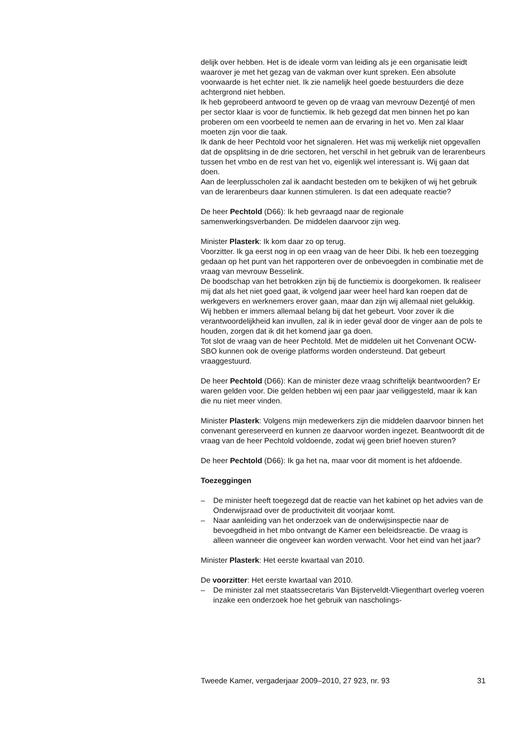delijk over hebben. Het is de ideale vorm van leiding als je een organisatie leidt waarover je met het gezag van de vakman over kunt spreken. Een absolute voorwaarde is het echter niet. Ik zie namelijk heel goede bestuurders die deze achtergrond niet hebben.
Ik heb geprobeerd antwoord te geven op de vraag van mevrouw Dezentjé of men per sector klaar is voor de functiemix. Ik heb gezegd dat men binnen het po kan proberen om een voorbeeld te nemen aan de ervaring in het vo. Men zal klaar moeten zijn voor die taak.
Ik dank de heer Pechtold voor het signaleren. Het was mij werkelijk niet opgevallen dat de opsplitsing in de drie sectoren, het verschil in het gebruik van de lerarenbeurs tussen het vmbo en de rest van het vo, eigenlijk wel interessant is. Wij gaan dat doen.
Aan de leerplusscholen zal ik aandacht besteden om te bekijken of wij het gebruik van de lerarenbeurs daar kunnen stimuleren. Is dat een adequate reactie?
De heer Pechtold (D66): Ik heb gevraagd naar de regionale samenwerkingsverbanden. De middelen daarvoor zijn weg.
Minister Plasterk: Ik kom daar zo op terug.
Voorzitter. Ik ga eerst nog in op een vraag van de heer Dibi. Ik heb een toezegging gedaan op het punt van het rapporteren over de onbevoegden in combinatie met de vraag van mevrouw Besselink.
De boodschap van het betrokken zijn bij de functiemix is doorgekomen. Ik realiseer mij dat als het niet goed gaat, ik volgend jaar weer heel hard kan roepen dat de werkgevers en werknemers erover gaan, maar dan zijn wij allemaal niet gelukkig. Wij hebben er immers allemaal belang bij dat het gebeurt. Voor zover ik die verantwoordelijkheid kan invullen, zal ik in ieder geval door de vinger aan de pols te houden, zorgen dat ik dit het komend jaar ga doen.
Tot slot de vraag van de heer Pechtold. Met de middelen uit het Convenant OCW-SBO kunnen ook de overige platforms worden ondersteund. Dat gebeurt vraaggestuurd.
De heer Pechtold (D66): Kan de minister deze vraag schriftelijk beantwoorden? Er waren gelden voor. Die gelden hebben wij een paar jaar veiliggesteld, maar ik kan die nu niet meer vinden.
Minister Plasterk: Volgens mijn medewerkers zijn die middelen daarvoor binnen het convenant gereserveerd en kunnen ze daarvoor worden ingezet. Beantwoordt dit de vraag van de heer Pechtold voldoende, zodat wij geen brief hoeven sturen?
De heer Pechtold (D66): Ik ga het na, maar voor dit moment is het afdoende.
Toezeggingen
– De minister heeft toegezegd dat de reactie van het kabinet op het advies van de Onderwijsraad over de productiviteit dit voorjaar komt.
– Naar aanleiding van het onderzoek van de onderwijsinspectie naar de bevoegdheid in het mbo ontvangt de Kamer een beleidsreactie. De vraag is alleen wanneer die ongeveer kan worden verwacht. Voor het eind van het jaar?
Minister Plasterk: Het eerste kwartaal van 2010.
De voorzitter: Het eerste kwartaal van 2010.
– De minister zal met staatssecretaris Van Bijsterveldt-Vliegenthart overleg voeren inzake een onderzoek hoe het gebruik van nascholings-
Tweede Kamer, vergaderjaar 2009–2010, 27 923, nr. 93 31